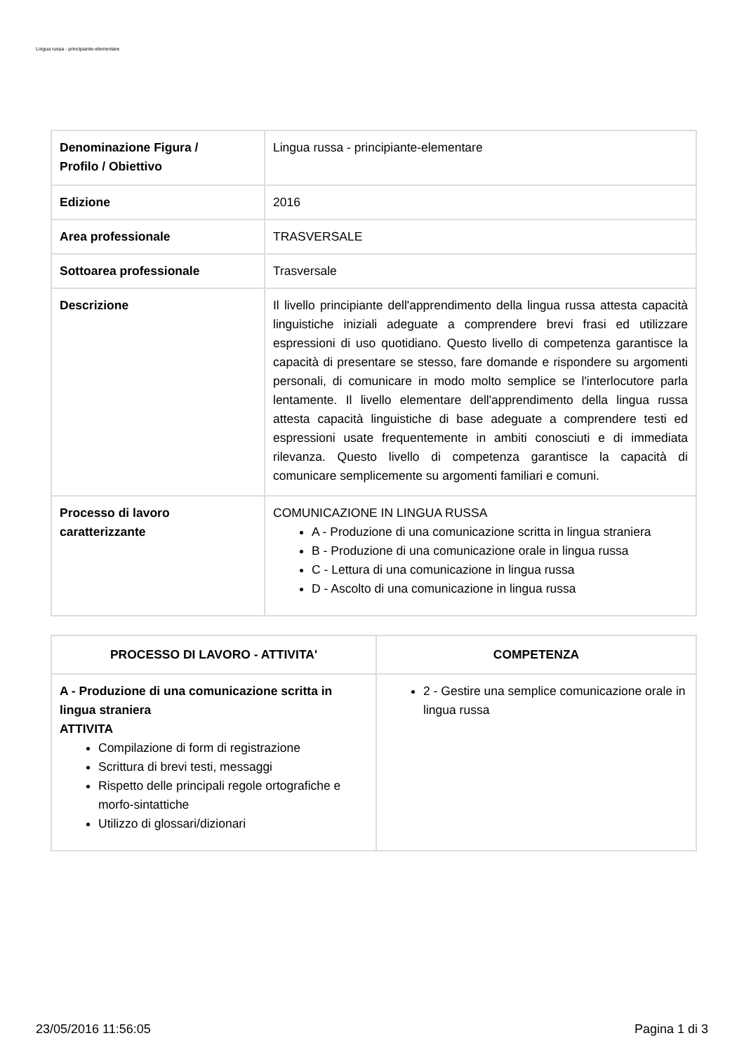Lingua russa - principiante-elementare
| Denominazione Figura / Profilo / Obiettivo | Lingua russa - principiante-elementare |
| Edizione | 2016 |
| Area professionale | TRASVERSALE |
| Sottoarea professionale | Trasversale |
| Descrizione | Il livello principiante dell'apprendimento della lingua russa attesta capacità linguistiche iniziali adeguate a comprendere brevi frasi ed utilizzare espressioni di uso quotidiano. Questo livello di competenza garantisce la capacità di presentare se stesso, fare domande e rispondere su argomenti personali, di comunicare in modo molto semplice se l'interlocutore parla lentamente. Il livello elementare dell'apprendimento della lingua russa attesta capacità linguistiche di base adeguate a comprendere testi ed espressioni usate frequentemente in ambiti conosciuti e di immediata rilevanza. Questo livello di competenza garantisce la capacità di comunicare semplicemente su argomenti familiari e comuni. |
| Processo di lavoro caratterizzante | COMUNICAZIONE IN LINGUA RUSSA A - Produzione di una comunicazione scritta in lingua straniera B - Produzione di una comunicazione orale in lingua russa C - Lettura di una comunicazione in lingua russa D - Ascolto di una comunicazione in lingua russa |
| PROCESSO DI LAVORO - ATTIVITA' | COMPETENZA |
| --- | --- |
| A - Produzione di una comunicazione scritta in lingua straniera ATTIVITA Compilazione di form di registrazione Scrittura di brevi testi, messaggi Rispetto delle principali regole ortografiche e morfo-sintattiche Utilizzo di glossari/dizionari | 2 - Gestire una semplice comunicazione orale in lingua russa |
23/05/2016 11:56:05 Pagina 1 di 3